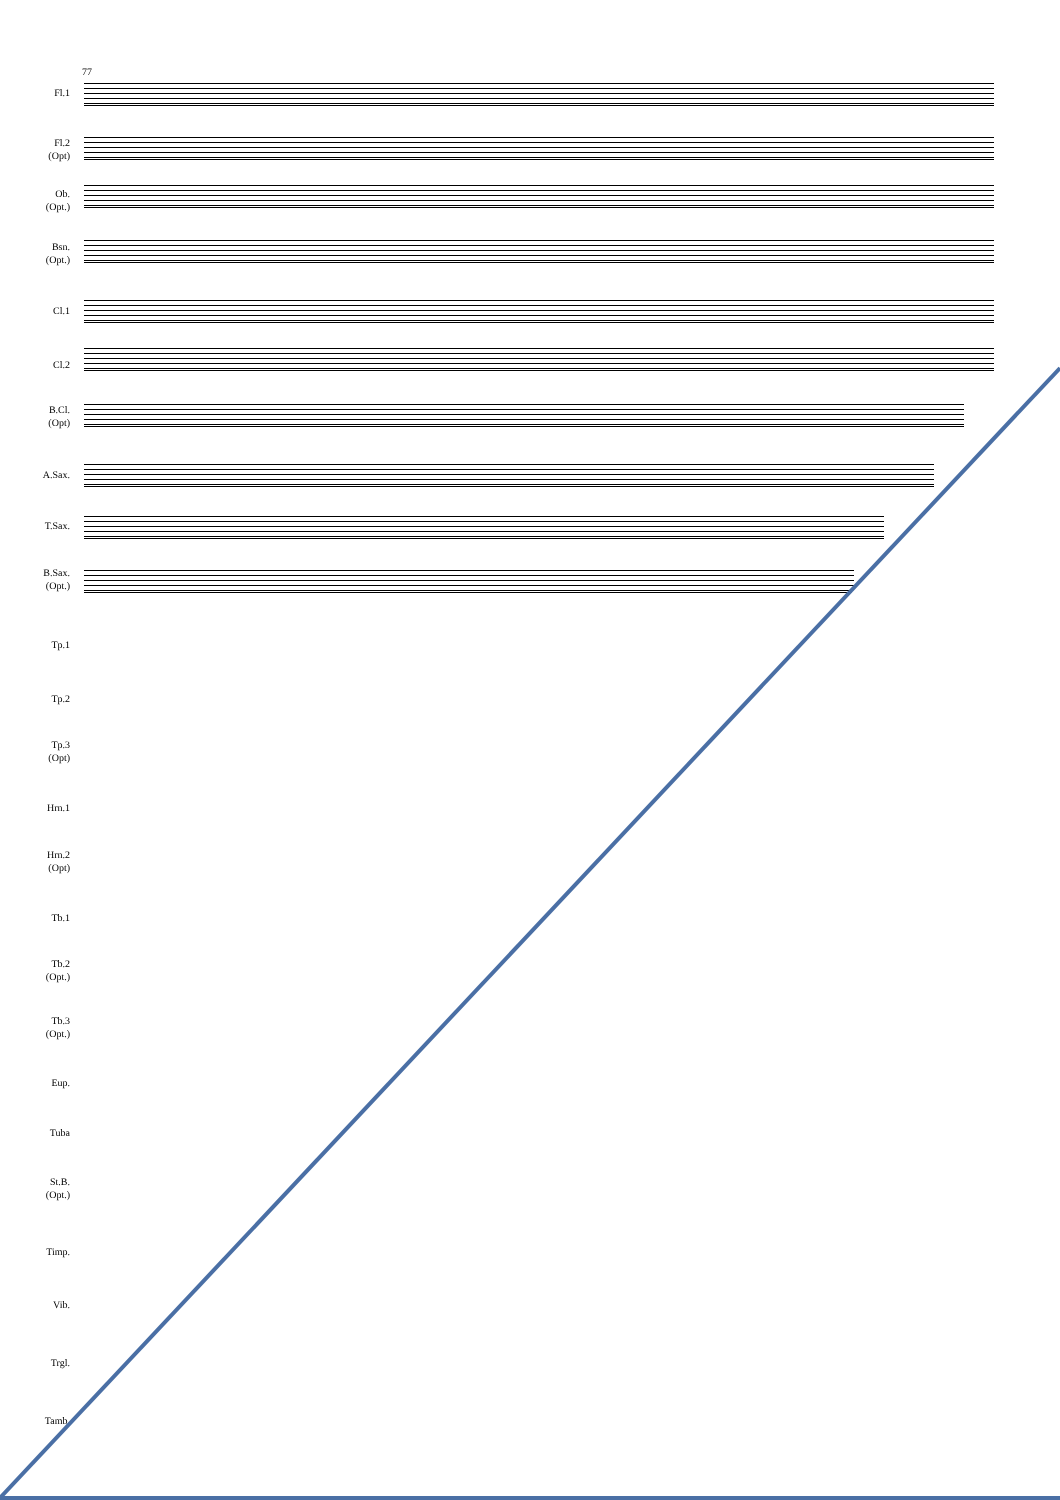77
Fl.1
Fl.2
(Opt)
Ob.
(Opt.)
Bsn.
(Opt.)
Cl.1
Cl.2
B.Cl.
(Opt)
A.Sax.
T.Sax.
B.Sax.
(Opt.)
Tp.1
Tp.2
Tp.3
(Opt)
Hrn.1
Hrn.2
(Opt)
Tb.1
Tb.2
(Opt.)
Tb.3
(Opt.)
Eup.
Tuba
St.B.
(Opt.)
Timp.
Vib.
Trgl.
Tamb.